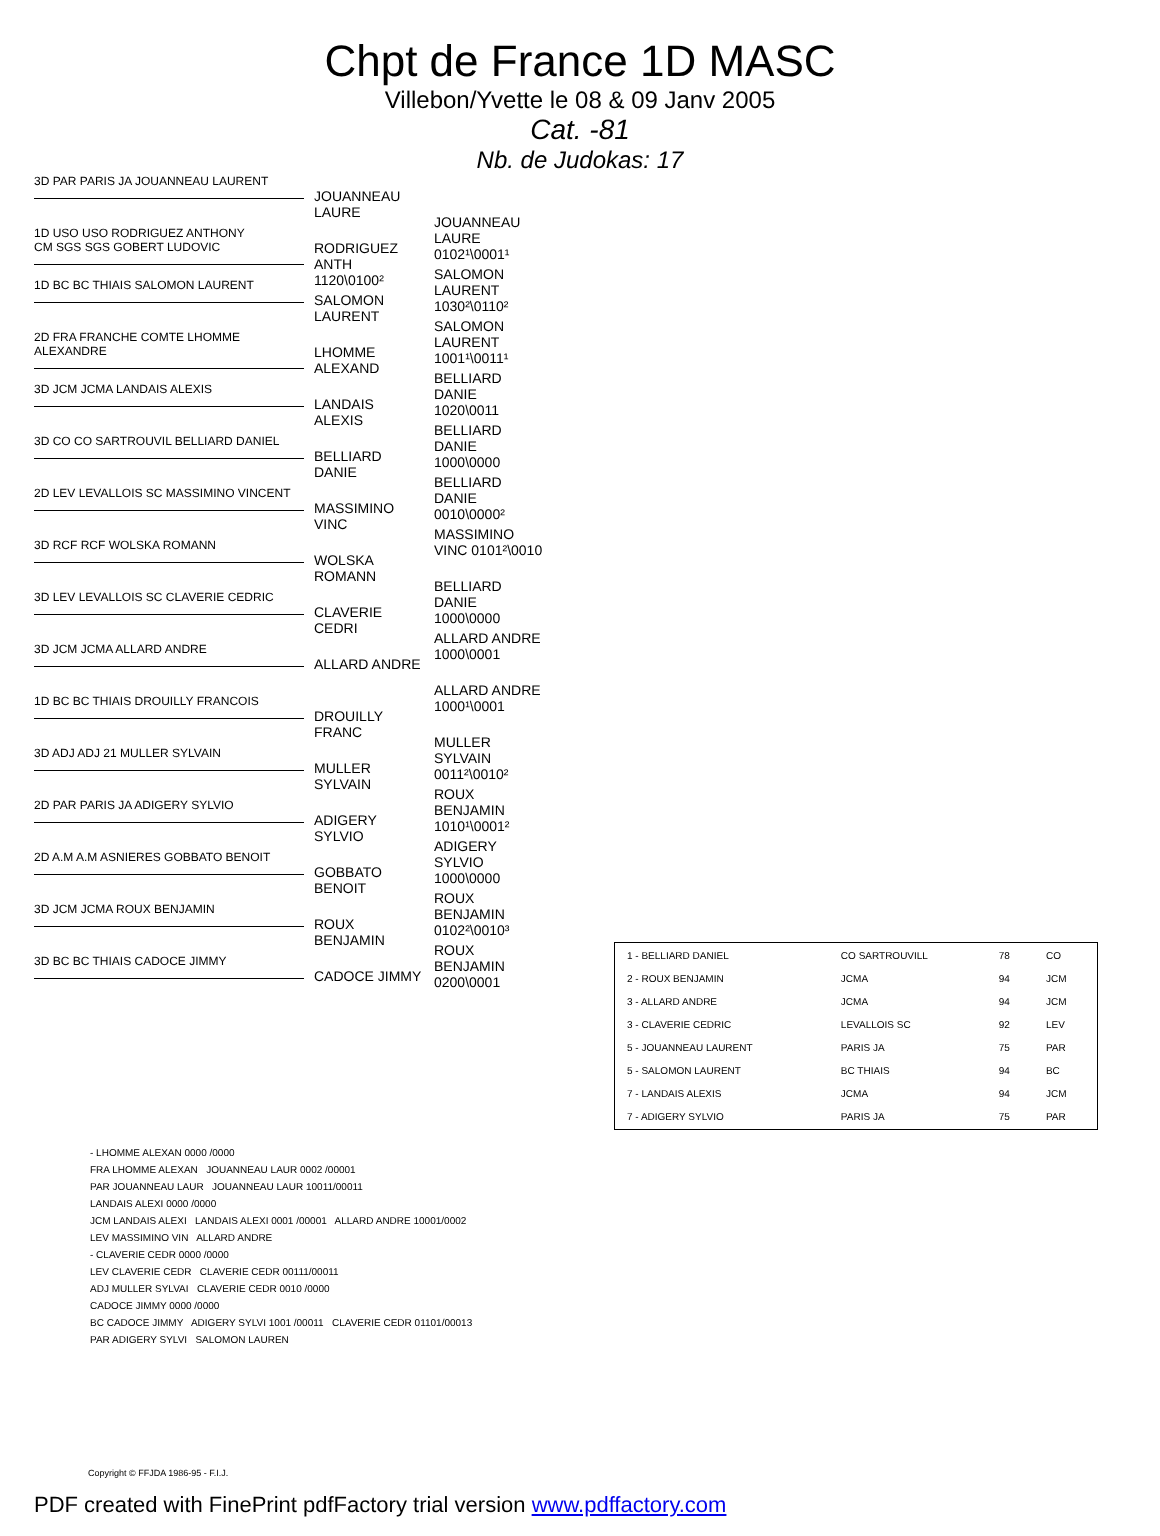Chpt de France 1D MASC
Villebon/Yvette le 08 & 09 Janv 2005
Cat. -81
Nb. de Judokas: 17
3D PAR PARIS JA JOUANNEAU LAURENT
JOUANNEAU LAURE
JOUANNEAU LAURE 0102¹\0001¹
1D USO USO RODRIGUEZ ANTHONY
CM SGS SGS GOBERT LUDOVIC
RODRIGUEZ ANTH 1120\0100²
SALOMON LAURENT 1030²\0110²
1D BC BC THIAIS SALOMON LAURENT
SALOMON LAURENT
SALOMON LAURENT 1001¹\0011¹
2D FRA FRANCHE COMTE LHOMME ALEXANDRE
LHOMME ALEXAND
BELLIARD DANIE 1020\0011
3D JCM JCMA LANDAIS ALEXIS
LANDAIS ALEXIS
BELLIARD DANIE 1000\0000
3D CO CO SARTROUVIL BELLIARD DANIEL
BELLIARD DANIE
BELLIARD DANIE 0010\0000²
2D LEV LEVALLOIS SC MASSIMINO VINCENT
MASSIMINO VINC
MASSIMINO VINC 0101²\0010
3D RCF RCF WOLSKA ROMANN
WOLSKA ROMANN
BELLIARD DANIE 1000\0000
3D LEV LEVALLOIS SC CLAVERIE CEDRIC
CLAVERIE CEDRI
ALLARD ANDRE 1000\0001
3D JCM JCMA ALLARD ANDRE
ALLARD ANDRE
ALLARD ANDRE 1000¹\0001
1D BC BC THIAIS DROUILLY FRANCOIS
DROUILLY FRANC
MULLER SYLVAIN 0011²\0010²
3D ADJ ADJ 21 MULLER SYLVAIN
MULLER SYLVAIN
ROUX BENJAMIN 1010¹\0001²
2D PAR PARIS JA ADIGERY SYLVIO
ADIGERY SYLVIO
ADIGERY SYLVIO 1000\0000
2D A.M A.M ASNIERES GOBBATO BENOIT
GOBBATO BENOIT
ROUX BENJAMIN 0102²\0010³
3D JCM JCMA ROUX BENJAMIN
ROUX BENJAMIN
ROUX BENJAMIN 0200\0001
3D BC BC THIAIS CADOCE JIMMY
CADOCE JIMMY
| 1 - BELLIARD DANIEL | CO SARTROUVILL | 78 | CO |
| 2 - ROUX BENJAMIN | JCMA | 94 | JCM |
| 3 - ALLARD ANDRE | JCMA | 94 | JCM |
| 3 - CLAVERIE CEDRIC | LEVALLOIS SC | 92 | LEV |
| 5 - JOUANNEAU LAURENT | PARIS JA | 75 | PAR |
| 5 - SALOMON LAURENT | BC THIAIS | 94 | BC |
| 7 - LANDAIS ALEXIS | JCMA | 94 | JCM |
| 7 - ADIGERY SYLVIO | PARIS JA | 75 | PAR |
- LHOMME ALEXAN 0000 /0000
FRA LHOMME ALEXAN JOUANNEAU LAUR 0002 /00001
PAR JOUANNEAU LAUR JOUANNEAU LAUR 10011/00011
LANDAIS ALEXI 0000 /0000
JCM LANDAIS ALEXI LANDAIS ALEXI 0001 /00001 ALLARD ANDRE 10001/0002
LEV MASSIMINO VIN ALLARD ANDRE
- CLAVERIE CEDR 0000 /0000
LEV CLAVERIE CEDR CLAVERIE CEDR 00111/00011
ADJ MULLER SYLVAI CLAVERIE CEDR 0010 /0000
CADOCE JIMMY 0000 /0000
BC CADOCE JIMMY ADIGERY SYLVI 1001 /00011 CLAVERIE CEDR 01101/00013
PAR ADIGERY SYLVI SALOMON LAUREN
Copyright © FFJDA 1986-95 - F.I.J.
PDF created with FinePrint pdfFactory trial version www.pdffactory.com